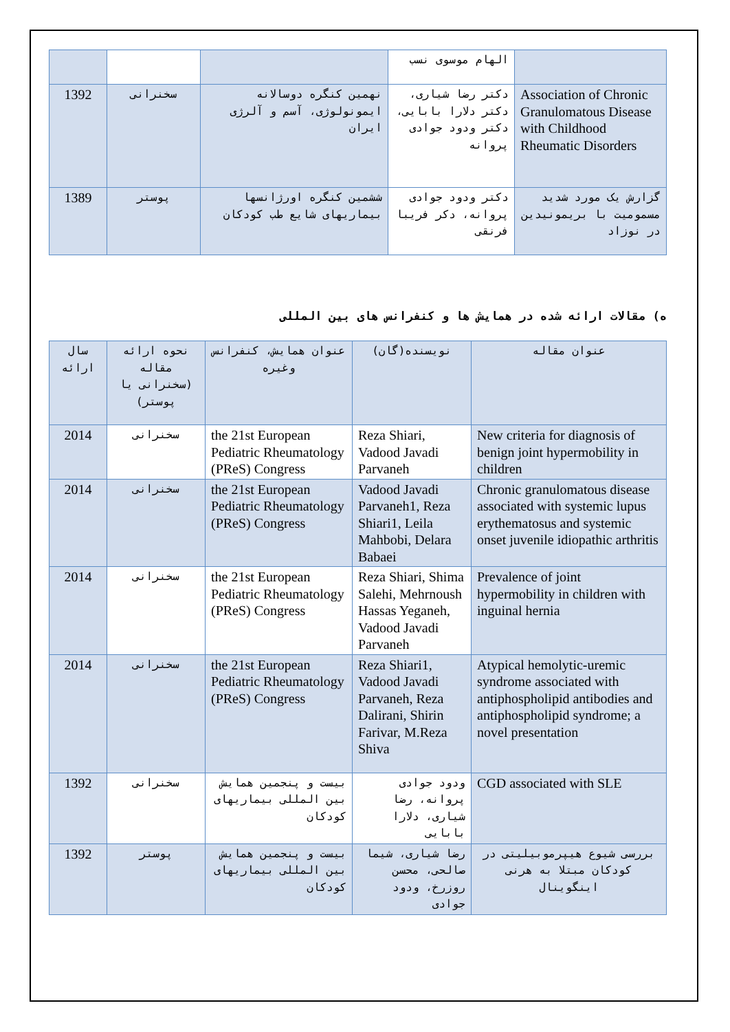| | | | الهام موسوی نسب | |
| 1392 | سخنرانی | نهمین کنگره دوسالانه ایمونولوژی، آسم و آلرژی ایران | دکتر رضا شیاری، دکتر دلارا بابایی، دکتر ودود جوادی پروانه | Association of Chronic Granulomatous Disease with Childhood Rheumatic Disorders |
| 1389 | پوستر | ششمین کنگره اورژانسها بیماریهای شایع طب کودکان | دکتر ودود جوادی پروانه، دکر فریبا فرنقی | گزارش یک مورد شدید مسمومیت با بریمونیدین در نوزاد |
ه) مقالات ارائه شده در همایش ها و کنفرانس های بین المللی
| سال ارائه | نحوه ارائه مقاله (سخنرانی یا پوستر) | عنوان همایش، کنفرانس وغیره | نویسنده(گان) | عنوان مقاله |
| --- | --- | --- | --- | --- |
| 2014 | سخنرانی | the 21st European Pediatric Rheumatology (PReS) Congress | Reza Shiari, Vadood Javadi Parvaneh | New criteria for diagnosis of benign joint hypermobility in children |
| 2014 | سخنرانی | the 21st European Pediatric Rheumatology (PReS) Congress | Vadood Javadi Parvaneh1, Reza Shiari1, Leila Mahbobi, Delara Babaei | Chronic granulomatous disease associated with systemic lupus erythematosus and systemic onset juvenile idiopathic arthritis |
| 2014 | سخنرانی | the 21st European Pediatric Rheumatology (PReS) Congress | Reza Shiari, Shima Salehi, Mehrnoush Hassas Yeganeh, Vadood Javadi Parvaneh | Prevalence of joint hypermobility in children with inguinal hernia |
| 2014 | سخنرانی | the 21st European Pediatric Rheumatology (PReS) Congress | Reza Shiari1, Vadood Javadi Parvaneh, Reza Dalirani, Shirin Farivar, M.Reza Shiva | Atypical hemolytic-uremic syndrome associated with antiphospholipid antibodies and antiphospholipid syndrome; a novel presentation |
| 1392 | سخنرانی | بیست و پنجمین همایش بین المللی بیماریهای کودکان | ودود جوادی پروانه، رضا شیاری، دلارا بابایی | CGD associated with SLE |
| 1392 | پوستر | بیست و پنجمین همایش بین المللی بیماریهای کودکان | رضا شیاری، شیما صالحی، محسن روزرخ، ودود جوادی | بررسی شیوع هیپرموبیلیتی در کودکان مبتلا به هرنی اینگوینال |